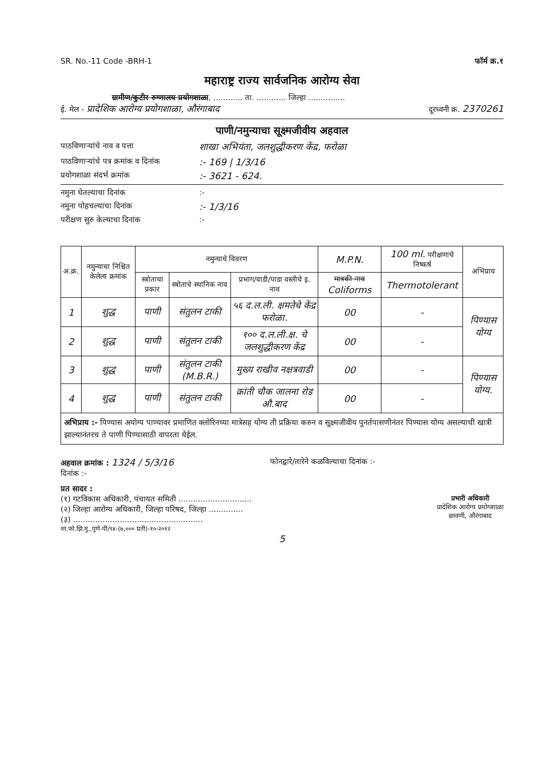SR. No.-11 Code -BRH-1 फॉर्म क्र.१
महाराष्ट्र राज्य सार्वजनिक आरोग्य सेवा
ग्रामीण/कुटीर रुग्णालय प्रयोगशाळा, ............ ता. ............ जिल्हा ...............
ई. मेल - प्रादेशिक आरोग्य प्रयोगशाळा, औरंगाबाद दूरध्वनी क्र. 2370261
पाणी/नमुन्याचा सूक्ष्मजीवीय अहवाल
पाठविणाऱ्यांचे नाव व पत्ता शाखा अभियंता, जलशुद्धीकरण केंद्र, फरोळा
पाठविणाऱ्यांचे पत्र क्रमांक व दिनांक:- 169 | 1/3/16
प्रयोगशाळा संदर्भ क्रमांक:- 3621 - 624.
नमुना घेतल्याचा दिनांक:-
नमुना पोहचल्याचा दिनांक:- 1/3/16
परीक्षण सुरु केल्याचा दिनांक:-
| अ.क्र. | नमुन्याचा निश्चित केलेला क्रमांक | नमुन्याचे विवरण | | | M.P.N. | 100 ml. परीक्षणाचे निष्कर्ष | अभिप्राय |
| --- | --- | --- | --- | --- | --- | --- | --- |
| | | स्त्रोताचा प्रकार | स्त्रोताचे स्थानिक नाव | प्रभाग/वाडी/पाडा वस्तीचे इ. नाव | मात्रकी नाव Coliforms | Thermotolerant | |
| 1 | शुद्ध | पाणी | संतुलन टाकी | ५६ द.ल.ली. क्षमतेचे केंद्र फरोळा. | 00 | - | पिण्यास योग्य |
| 2 | शुद्ध | पाणी | संतुलन टाकी | १०० द.ल.ली.क्ष. चे जलशुद्धीकरण केंद्र | 00 | - | |
| 3 | शुद्ध | पाणी | संतुलन टाकी (M.B.R.) | मुख्य राखीव नक्षत्रवाडी | 00 | - | पिण्यास योग्य. |
| 4 | शुद्ध | पाणी | संतुलन टाकी | क्रांती चौक जालना रोड औ.बाद | 00 | - | |
अभिप्राय :- पिण्यास अयोग्य पाण्यावर प्रमाणित क्लोरिनच्या मात्रेसह योग्य ती प्रक्रिया करुन व सूक्ष्मजीवीय पुनर्तपासणीनंतर पिण्यास योग्य असल्याची खात्री झाल्यानंतरच ते पाणी पिण्यासाठी वापरता येईल.
अहवाल क्रमांक : 1324 / 5/3/16 फोनद्वारे/तारेने कळविल्याचा दिनांक :-
दिनांक :-
प्रत सादर :
(१) गटविकास अधिकारी, पंचायत समिती ..............................
(२) जिल्हा आरोग्य अधिकारी, जिल्हा परिषद, जिल्हा ..............
(३) .....................................................
शा.फो.झि.मु.,पुणे-पी/९४-(७,००० प्रती)-१०-२०१२
प्रभारी अधिकारी
प्रादेशिक आरोग्य प्रयोगशाळा
छावणी, औरंगाबाद
5